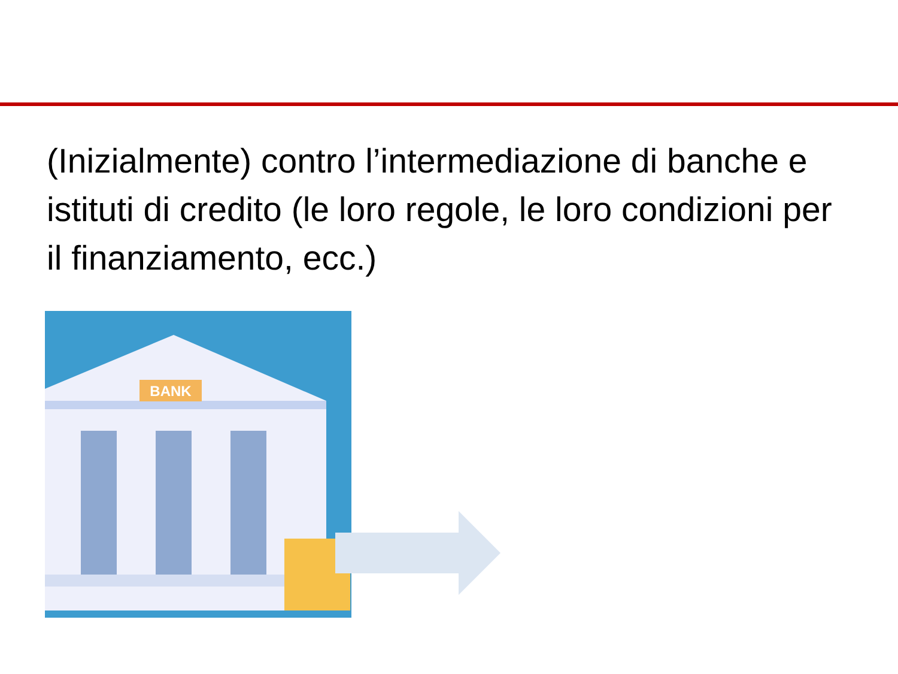(Inizialmente) contro l’intermediazione di banche e istituti di credito (le loro regole, le loro condizioni per il finanziamento, ecc.)
BANK